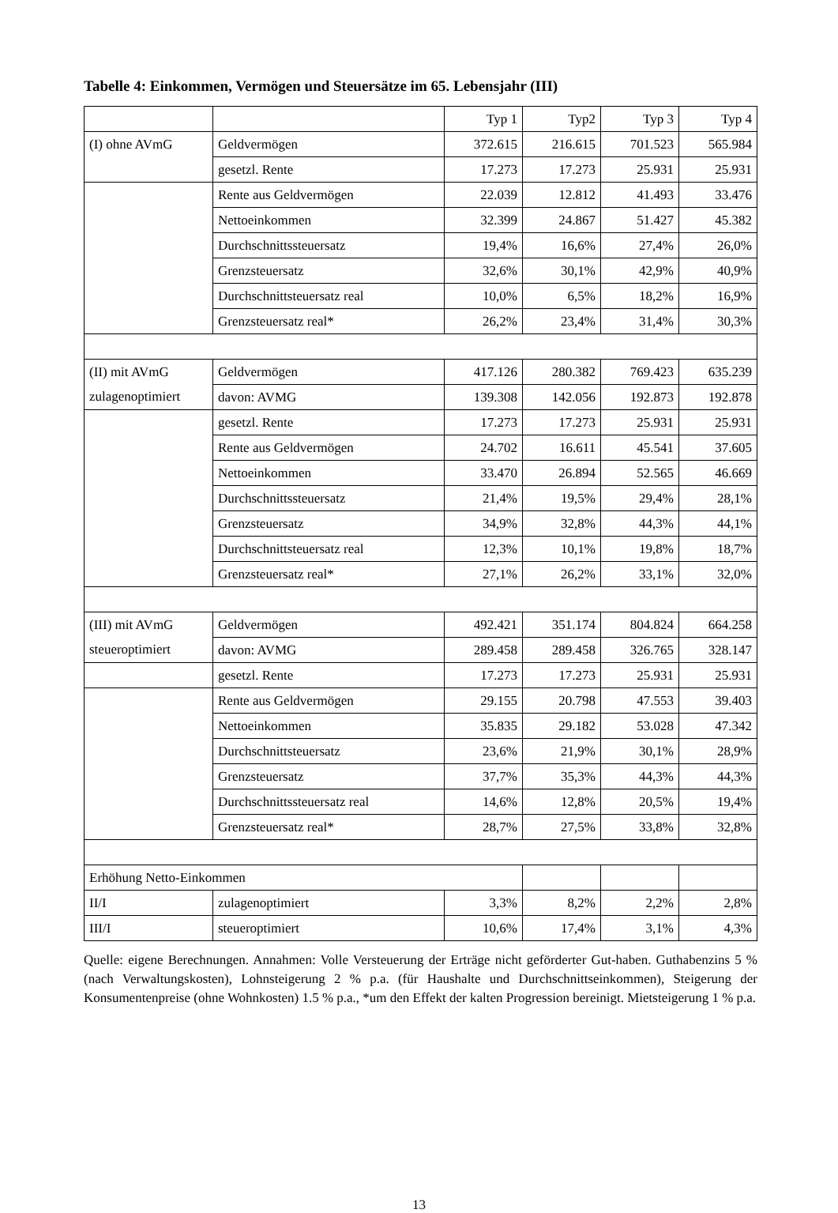Tabelle 4: Einkommen, Vermögen und Steuersätze im 65. Lebensjahr (III)
| | | Typ 1 | Typ2 | Typ 3 | Typ 4 |
| (I) ohne AVmG | Geldvermögen | 372.615 | 216.615 | 701.523 | 565.984 |
| | gesetzl. Rente | 17.273 | 17.273 | 25.931 | 25.931 |
| | Rente aus Geldvermögen | 22.039 | 12.812 | 41.493 | 33.476 |
| | Nettoeinkommen | 32.399 | 24.867 | 51.427 | 45.382 |
| | Durchschnittssteuersatz | 19,4% | 16,6% | 27,4% | 26,0% |
| | Grenzsteuersatz | 32,6% | 30,1% | 42,9% | 40,9% |
| | Durchschnittsteuersatz real | 10,0% | 6,5% | 18,2% | 16,9% |
| | Grenzsteuersatz real* | 26,2% | 23,4% | 31,4% | 30,3% |
| (II) mit AVmG | Geldvermögen | 417.126 | 280.382 | 769.423 | 635.239 |
| zulagenoptimiert | davon: AVMG | 139.308 | 142.056 | 192.873 | 192.878 |
| | gesetzl. Rente | 17.273 | 17.273 | 25.931 | 25.931 |
| | Rente aus Geldvermögen | 24.702 | 16.611 | 45.541 | 37.605 |
| | Nettoeinkommen | 33.470 | 26.894 | 52.565 | 46.669 |
| | Durchschnittssteuersatz | 21,4% | 19,5% | 29,4% | 28,1% |
| | Grenzsteuersatz | 34,9% | 32,8% | 44,3% | 44,1% |
| | Durchschnittsteuersatz real | 12,3% | 10,1% | 19,8% | 18,7% |
| | Grenzsteuersatz real* | 27,1% | 26,2% | 33,1% | 32,0% |
| (III) mit AVmG | Geldvermögen | 492.421 | 351.174 | 804.824 | 664.258 |
| steueroptimiert | davon: AVMG | 289.458 | 289.458 | 326.765 | 328.147 |
| | gesetzl. Rente | 17.273 | 17.273 | 25.931 | 25.931 |
| | Rente aus Geldvermögen | 29.155 | 20.798 | 47.553 | 39.403 |
| | Nettoeinkommen | 35.835 | 29.182 | 53.028 | 47.342 |
| | Durchschnittsteuersatz | 23,6% | 21,9% | 30,1% | 28,9% |
| | Grenzsteuersatz | 37,7% | 35,3% | 44,3% | 44,3% |
| | Durchschnittssteuersatz real | 14,6% | 12,8% | 20,5% | 19,4% |
| | Grenzsteuersatz real* | 28,7% | 27,5% | 33,8% | 32,8% |
| Erhöhung Netto-Einkommen | | | | | |
| II/I | zulagenoptimiert | 3,3% | 8,2% | 2,2% | 2,8% |
| III/I | steueroptimiert | 10,6% | 17,4% | 3,1% | 4,3% |
Quelle: eigene Berechnungen. Annahmen: Volle Versteuerung der Erträge nicht geförderter Gut-haben. Guthabenzins 5 % (nach Verwaltungskosten), Lohnsteigerung 2 % p.a. (für Haushalte und Durchschnittseinkommen), Steigerung der Konsumentenpreise (ohne Wohnkosten) 1.5 % p.a., *um den Effekt der kalten Progression bereinigt. Mietsteigerung 1 % p.a.
13